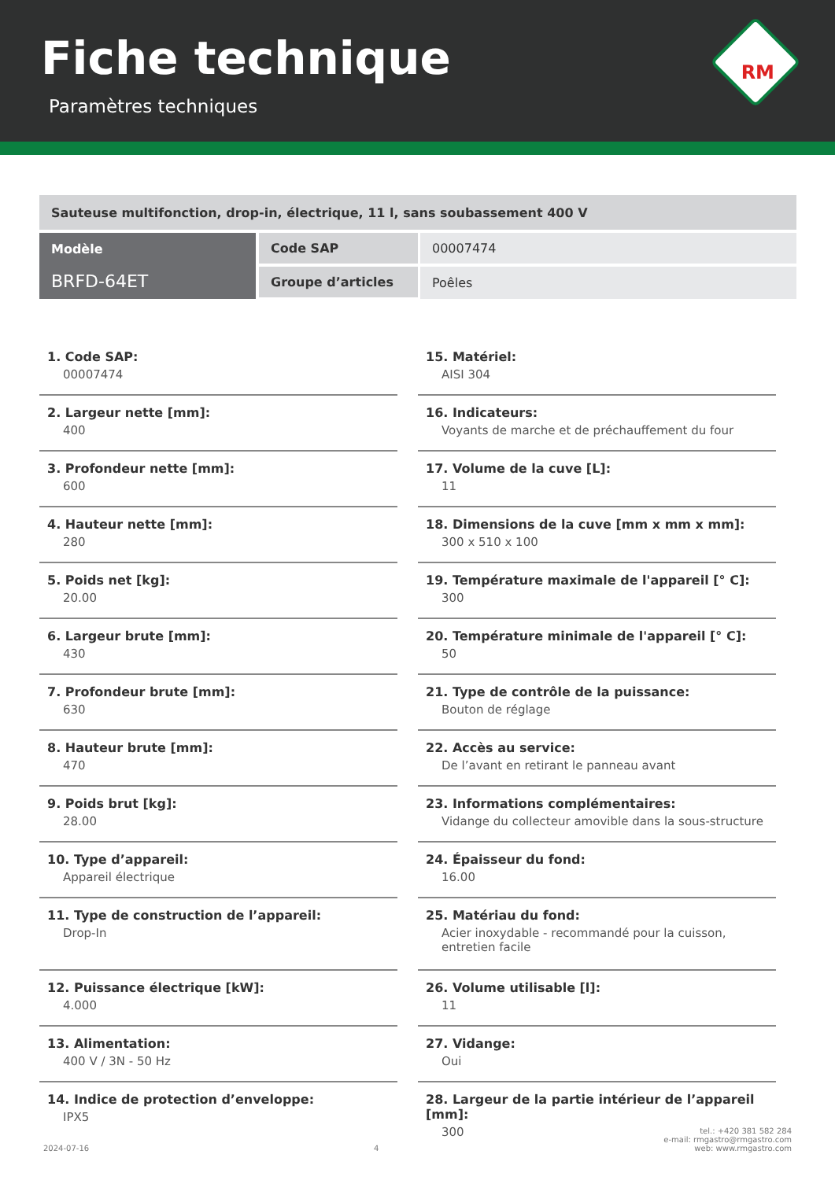Fiche technique
Paramètres techniques
RM
| Sauteuse multifonction, drop-in, électrique, 11 l, sans soubassement 400 V | | |
| Modèle BRFD-64ET | Code SAP | 00007474 |
| | Groupe d’articles | Poêles |
1. Code SAP:
00007474
2. Largeur nette [mm]:
400
3. Profondeur nette [mm]:
600
4. Hauteur nette [mm]:
280
5. Poids net [kg]:
20.00
6. Largeur brute [mm]:
430
7. Profondeur brute [mm]:
630
8. Hauteur brute [mm]:
470
9. Poids brut [kg]:
28.00
10. Type d’appareil:
Appareil électrique
11. Type de construction de l’appareil:
Drop-In
12. Puissance électrique [kW]:
4.000
13. Alimentation:
400 V / 3N - 50 Hz
14. Indice de protection d’enveloppe:
IPX5
15. Matériel:
AISI 304
16. Indicateurs:
Voyants de marche et de préchauffement du four
17. Volume de la cuve [L]:
11
18. Dimensions de la cuve [mm x mm x mm]:
300 x 510 x 100
19. Température maximale de l'appareil [° C]:
300
20. Température minimale de l'appareil [° C]:
50
21. Type de contrôle de la puissance:
Bouton de réglage
22. Accès au service:
De l’avant en retirant le panneau avant
23. Informations complémentaires:
Vidange du collecteur amovible dans la sous-structure
24. Épaisseur du fond:
16.00
25. Matériau du fond:
Acier inoxydable - recommandé pour la cuisson, entretien facile
26. Volume utilisable [l]:
11
27. Vidange:
Oui
28. Largeur de la partie intérieur de l’appareil [mm]:
300
2024-07-16
4
tel.: +420 381 582 284
e-mail: rmgastro@rmgastro.com
web: www.rmgastro.com